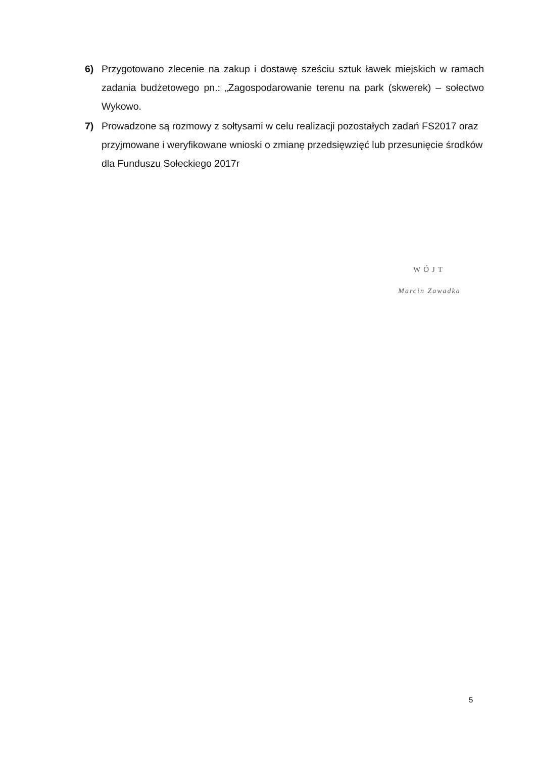6) Przygotowano zlecenie na zakup i dostawę sześciu sztuk ławek miejskich w ramach zadania budżetowego pn.: „Zagospodarowanie terenu na park (skwerek) – sołectwo Wykowo.
7) Prowadzone są rozmowy z sołtysami w celu realizacji pozostałych zadań FS2017 oraz przyjmowane i weryfikowane wnioski o zmianę przedsięwzięć lub przesunięcie środków dla Funduszu Sołeckiego 2017r
WÓJT
Marcin Zawadka
5